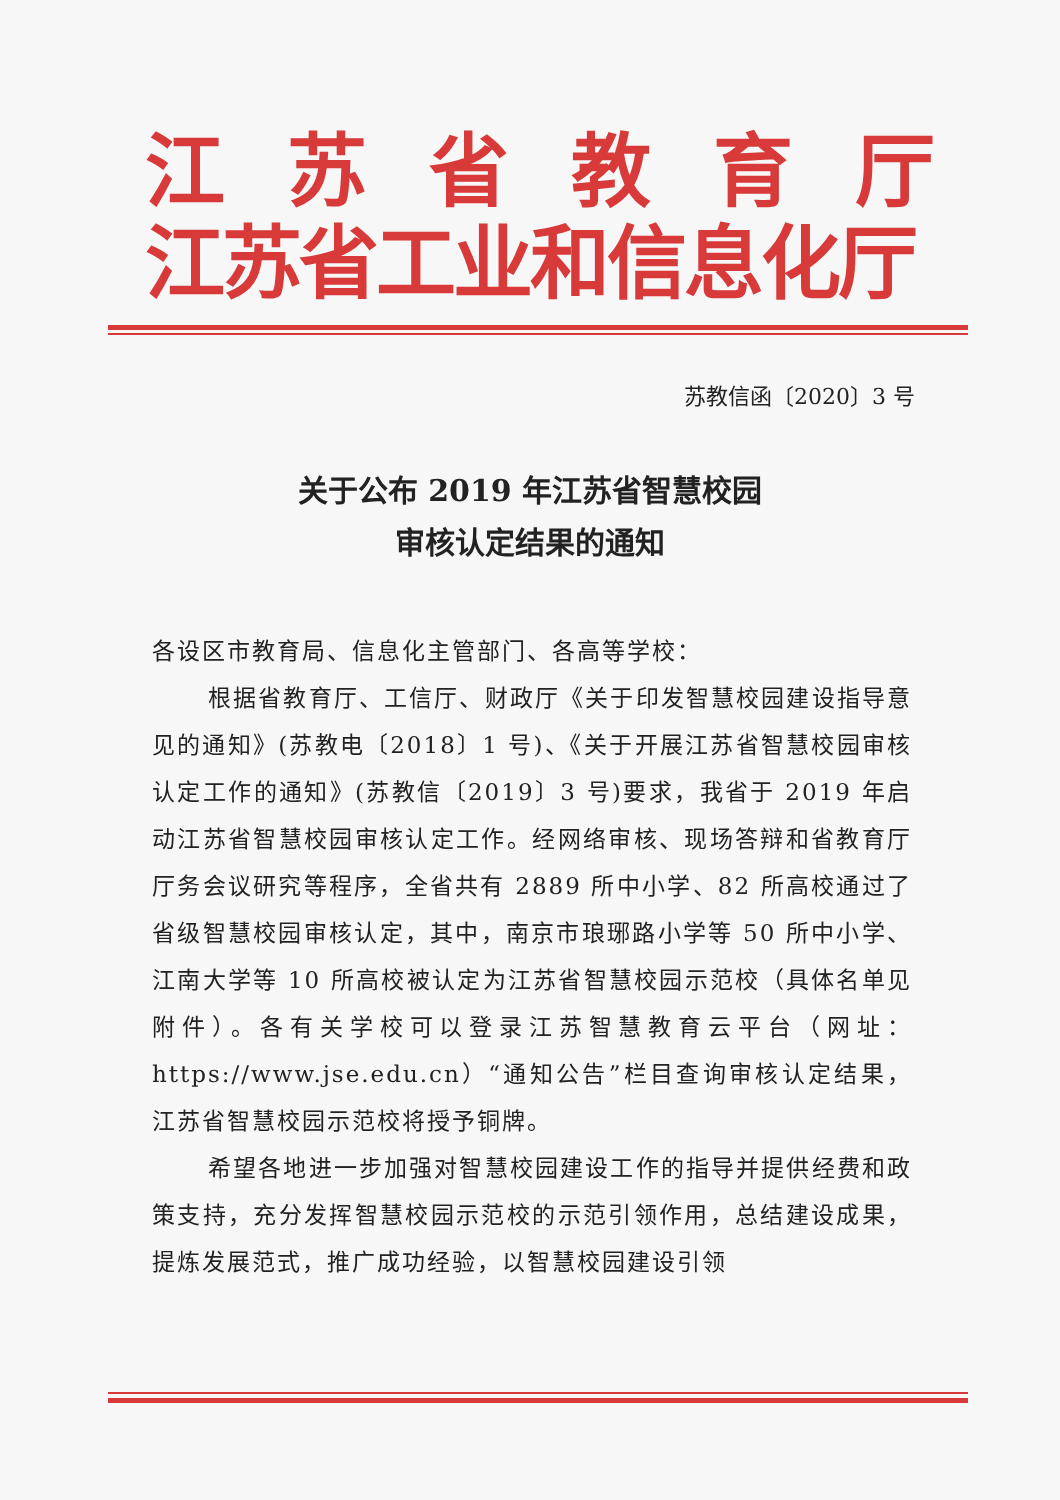江苏省教育厅
江苏省工业和信息化厅
苏教信函〔2020〕3 号
关于公布 2019 年江苏省智慧校园
审核认定结果的通知
各设区市教育局、信息化主管部门、各高等学校：
根据省教育厅、工信厅、财政厅《关于印发智慧校园建设指导意见的通知》(苏教电〔2018〕1 号)、《关于开展江苏省智慧校园审核认定工作的通知》(苏教信〔2019〕3 号)要求，我省于 2019 年启动江苏省智慧校园审核认定工作。经网络审核、现场答辩和省教育厅厅务会议研究等程序，全省共有 2889 所中小学、82 所高校通过了省级智慧校园审核认定，其中，南京市琅琊路小学等 50 所中小学、江南大学等 10 所高校被认定为江苏省智慧校园示范校（具体名单见附件）。各有关学校可以登录江苏智慧教育云平台（网址：https://www.jse.edu.cn）“通知公告”栏目查询审核认定结果，江苏省智慧校园示范校将授予铜牌。
希望各地进一步加强对智慧校园建设工作的指导并提供经费和政策支持，充分发挥智慧校园示范校的示范引领作用，总结建设成果，提炼发展范式，推广成功经验，以智慧校园建设引领